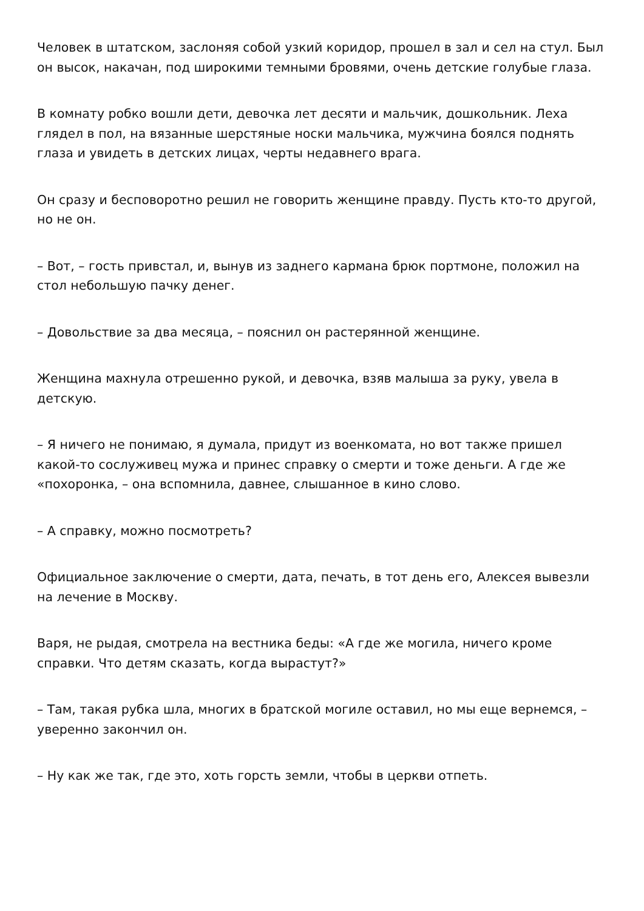Человек в штатском, заслоняя собой узкий коридор, прошел в зал и сел на стул. Был он высок, накачан, под широкими темными бровями, очень детские голубые глаза.
В комнату робко вошли дети, девочка лет десяти и мальчик, дошкольник. Леха глядел в пол, на вязанные шерстяные носки мальчика, мужчина боялся поднять глаза и увидеть в детских лицах, черты недавнего врага.
Он сразу и бесповоротно решил не говорить женщине правду. Пусть кто-то другой, но не он.
– Вот, – гость привстал, и, вынув из заднего кармана брюк портмоне, положил на стол небольшую пачку денег.
– Довольствие за два месяца, – пояснил он растерянной женщине.
Женщина махнула отрешенно рукой, и девочка, взяв малыша за руку, увела в детскую.
– Я ничего не понимаю, я думала, придут из военкомата, но вот также пришел какой-то сослуживец мужа и принес справку о смерти и тоже деньги. А где же «похоронка, – она вспомнила, давнее, слышанное в кино слово.
– А справку, можно посмотреть?
Официальное заключение о смерти, дата, печать, в тот день его, Алексея вывезли на лечение в Москву.
Варя, не рыдая, смотрела на вестника беды: «А где же могила, ничего кроме справки. Что детям сказать, когда вырастут?»
– Там, такая рубка шла, многих в братской могиле оставил, но мы еще вернемся, – уверенно закончил он.
– Ну как же так, где это, хоть горсть земли, чтобы в церкви отпеть.